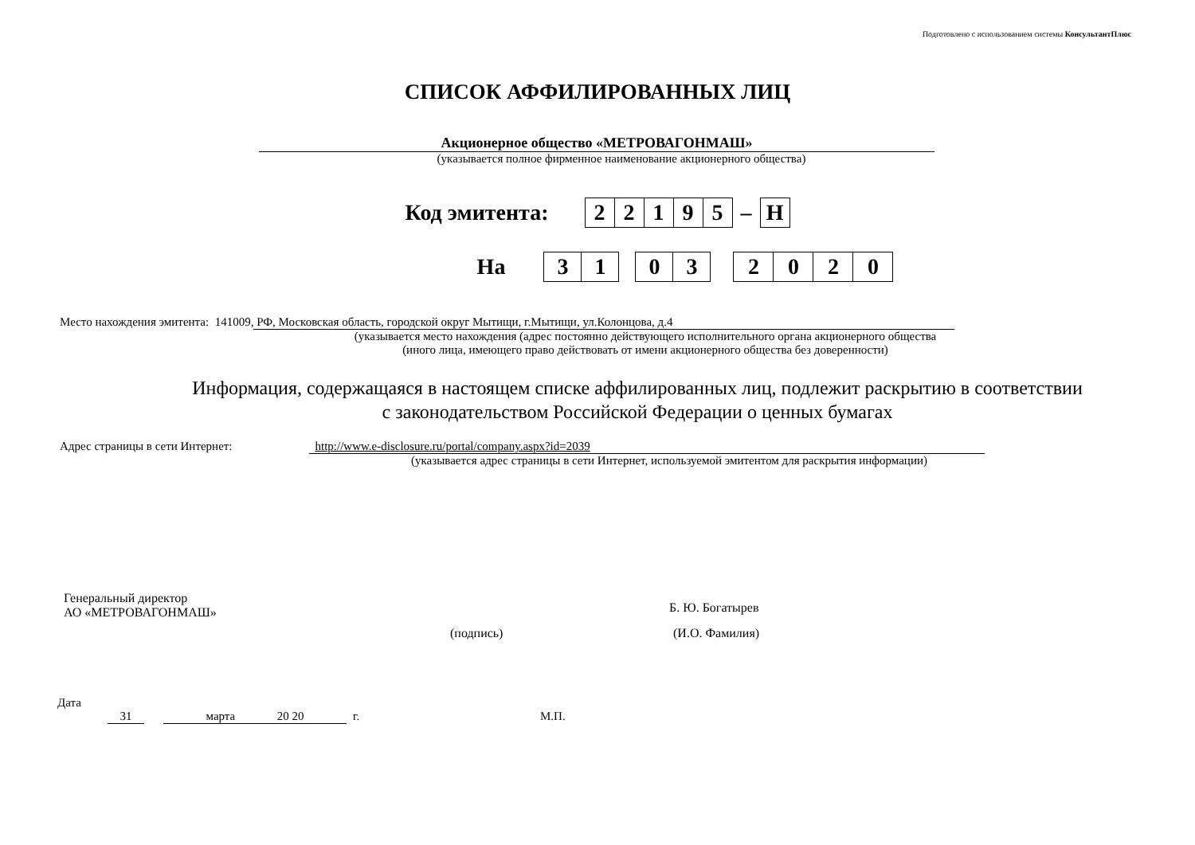Подготовлено с использованием системы КонсультантПлюс
СПИСОК АФФИЛИРОВАННЫХ ЛИЦ
Акционерное общество «МЕТРОВАГОНМАШ»
(указывается полное фирменное наименование акционерного общества)
Код эмитента:
| 2 | 2 | 1 | 9 | 5 |
–
| Н |
На
| 3 | 1 |
| 0 | 3 |
| 2 | 0 | 2 | 0 |
Место нахождения эмитента: 141009, РФ, Московская область, городской округ Мытищи, г.Мытищи, ул.Колонцова, д.4
(указывается место нахождения (адрес постоянно действующего исполнительного органа акционерного общества
(иного лица, имеющего право действовать от имени акционерного общества без доверенности)
Информация, содержащаяся в настоящем списке аффилированных лиц, подлежит раскрытию в соответствии
с законодательством Российской Федерации о ценных бумагах
Адрес страницы в сети Интернет: http://www.e-disclosure.ru/portal/company.aspx?id=2039
(указывается адрес страницы в сети Интернет, используемой эмитентом для раскрытия информации)
Генеральный директор
АО «МЕТРОВАГОНМАШ»
Б. Ю. Богатырев
(подпись) (И.О. Фамилия)
Дата
31 марта 20 20 г. М.П.